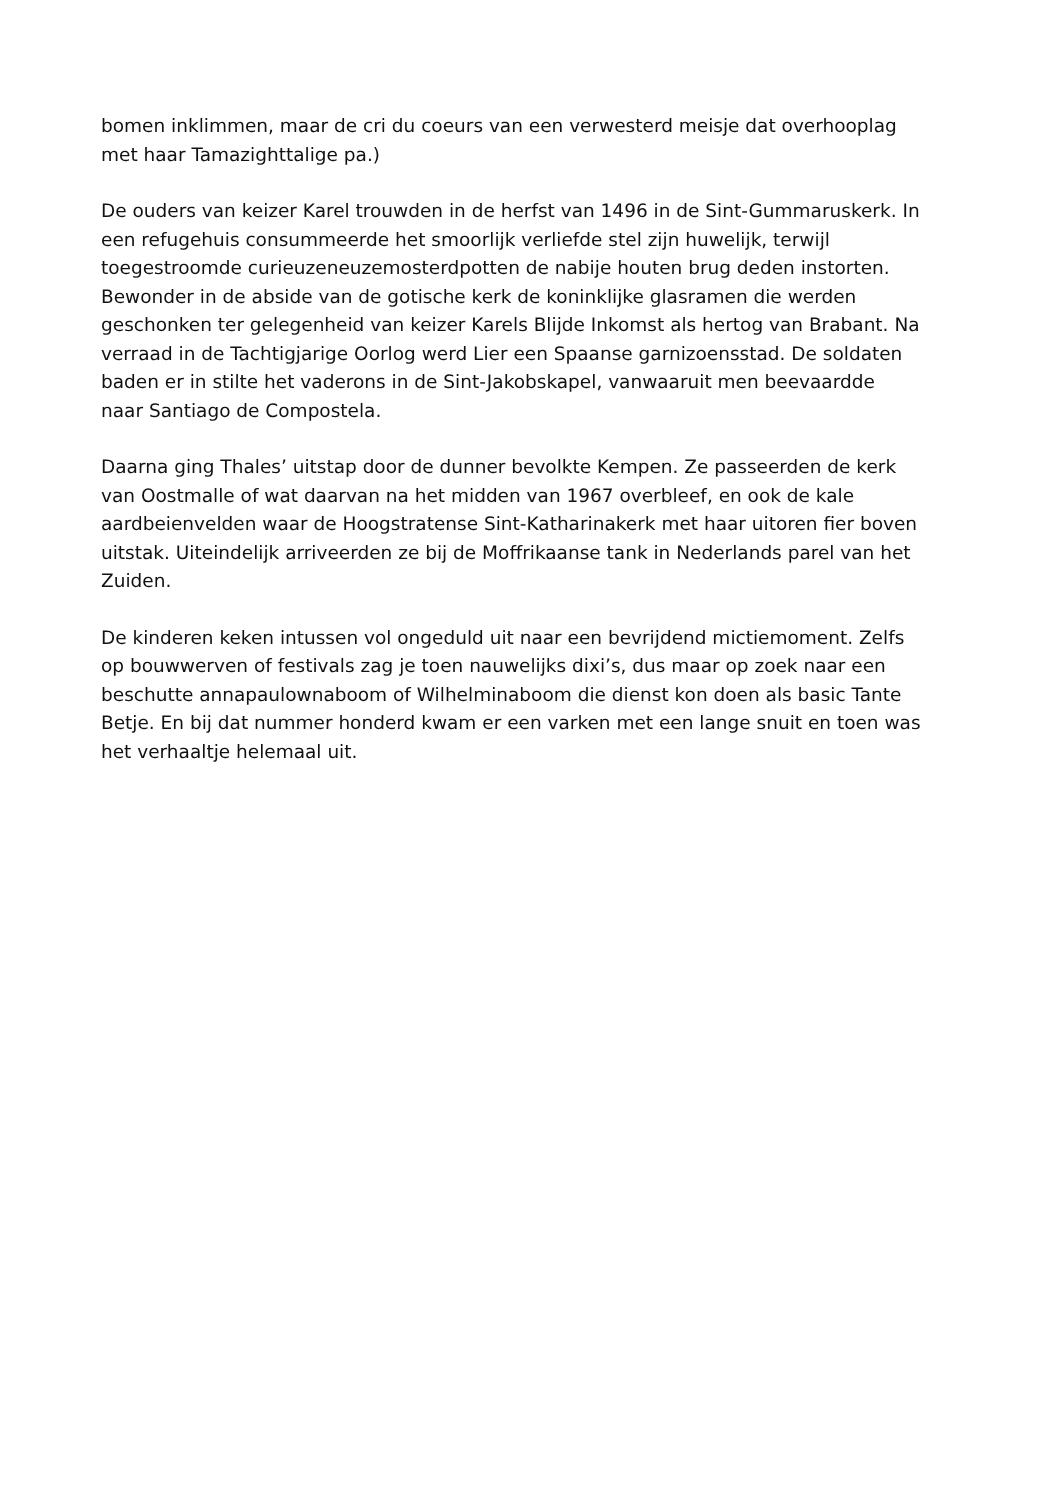bomen inklimmen, maar de cri du coeurs van een verwesterd meisje dat overhooplag met haar Tamazighttalige pa.)
De ouders van keizer Karel trouwden in de herfst van 1496 in de Sint-Gummaruskerk. In een refugehuis consummeerde het smoorlijk verliefde stel zijn huwelijk, terwijl toegestroomde curieuzeneuzemosterdpotten de nabije houten brug deden instorten. Bewonder in de abside van de gotische kerk de koninklijke glasramen die werden geschonken ter gelegenheid van keizer Karels Blijde Inkomst als hertog van Brabant. Na verraad in de Tachtigjarige Oorlog werd Lier een Spaanse garnizoensstad. De soldaten baden er in stilte het vaderons in de Sint-Jakobskapel, vanwaaruit men beevaardde naar Santiago de Compostela.
Daarna ging Thales’ uitstap door de dunner bevolkte Kempen. Ze passeerden de kerk van Oostmalle of wat daarvan na het midden van 1967 overbleef, en ook de kale aardbeienvelden waar de Hoogstratense Sint-Katharinakerk met haar uitoren fier boven uitstak. Uiteindelijk arriveerden ze bij de Moffrikaanse tank in Nederlands parel van het Zuiden.
De kinderen keken intussen vol ongeduld uit naar een bevrijdend mictiemoment. Zelfs op bouwwerven of festivals zag je toen nauwelijks dixi’s, dus maar op zoek naar een beschutte annapaulownaboom of Wilhelminaboom die dienst kon doen als basic Tante Betje. En bij dat nummer honderd kwam er een varken met een lange snuit en toen was het verhaaltje helemaal uit.